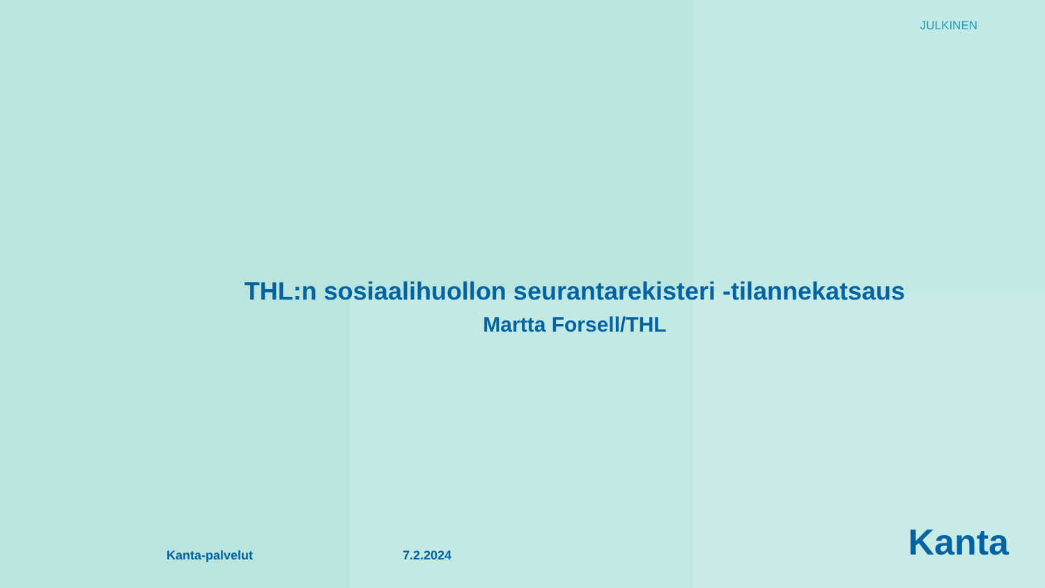JULKINEN
THL:n sosiaalihuollon seurantarekisteri -tilannekatsaus
Martta Forsell/THL
Kanta-palvelut 7.2.2024
Kanta